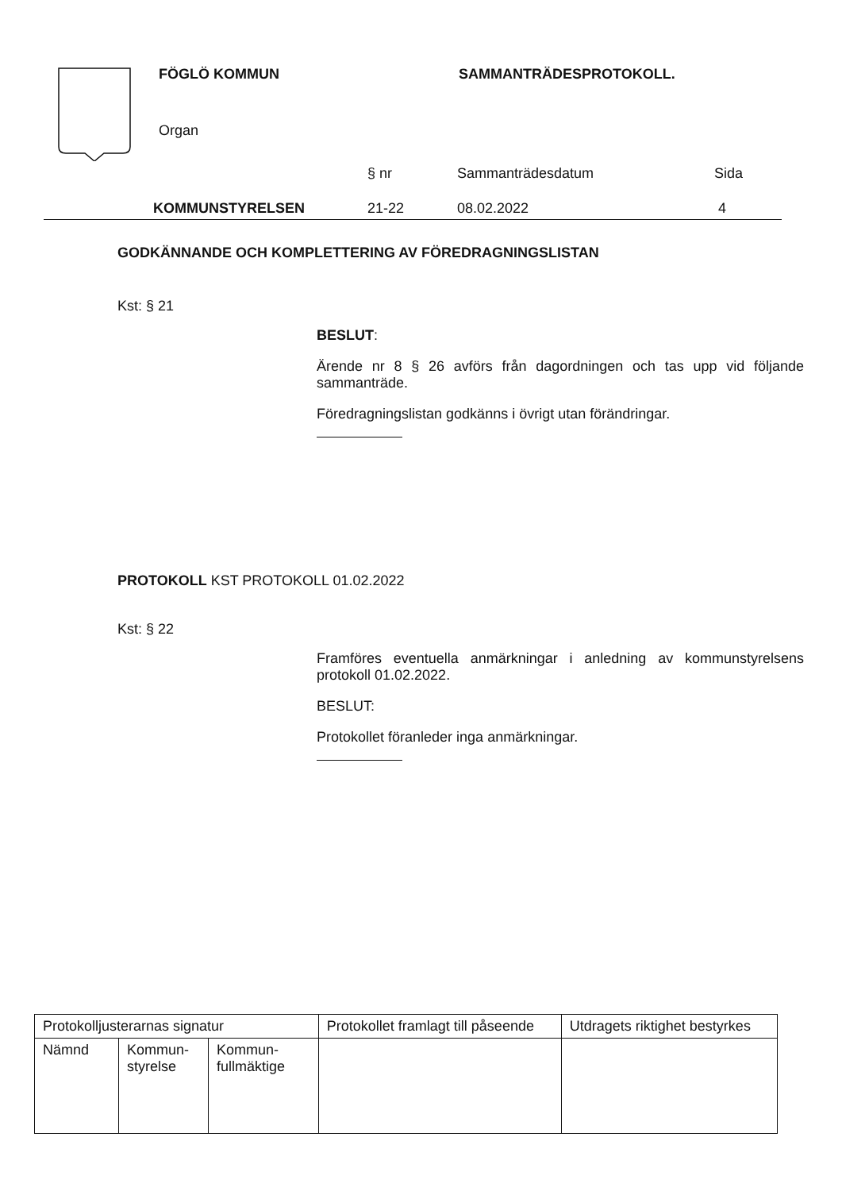FÖGLÖ KOMMUN SAMMANTRÄDESPROTOKOLL.
Organ
| | § nr | Sammanträdesdatum | Sida |
| KOMMUNSTYRELSEN | 21-22 | 08.02.2022 | 4 |
GODKÄNNANDE OCH KOMPLETTERING AV FÖREDRAGNINGSLISTAN
Kst: § 21
BESLUT:
Ärende nr 8 § 26 avförs från dagordningen och tas upp vid följande sammanträde.
Föredragningslistan godkänns i övrigt utan förändringar.
PROTOKOLL KST PROTOKOLL 01.02.2022
Kst: § 22
Framföres eventuella anmärkningar i anledning av kommunstyrelsens protokoll 01.02.2022.
BESLUT:
Protokollet föranleder inga anmärkningar.
| Protokolljusterarnas signatur | | | Protokollet framlagt till påseende | Utdragets riktighet bestyrkes |
| Nämnd | Kommun- styrelse | Kommun- fullmäktige | | |